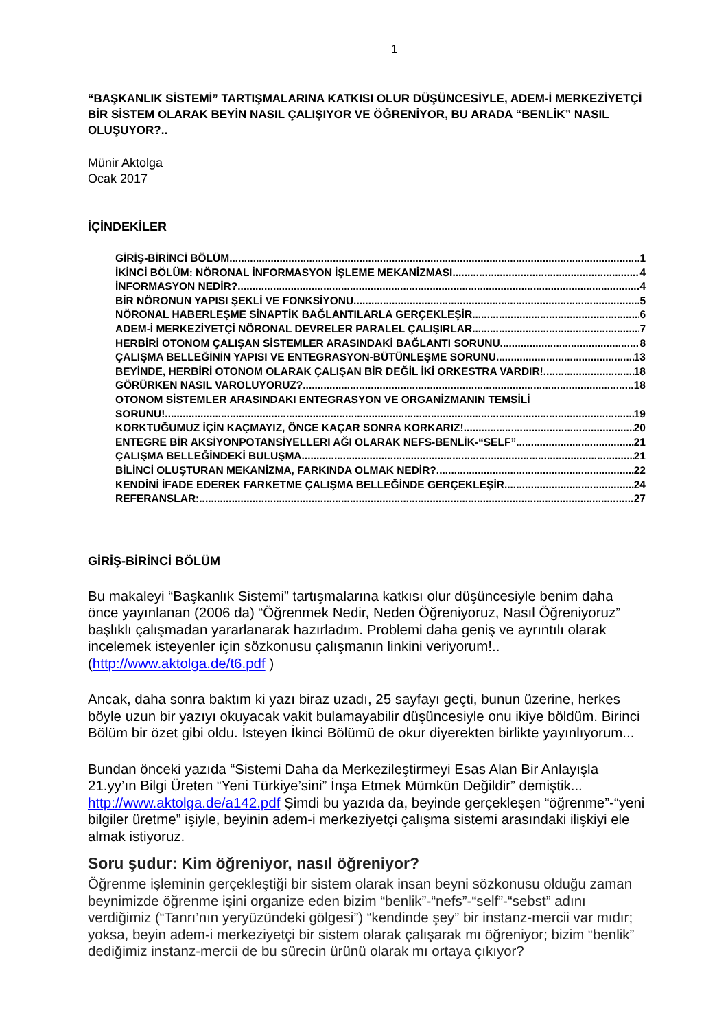1
“BAŞKANLIK SİSTEMİ” TARTIŞMALARINA KATKISI OLUR DÜŞÜNCESİYLE, ADEM-İ MERKEZİYETÇİ BİR SİSTEM OLARAK BEYİN NASIL ÇALIŞIYOR VE ÖĞRENİYOR, BU ARADA “BENLİK” NASIL OLUŞUYOR?..
Münir Aktolga
Ocak 2017
İÇİNDEKİLER
GİRİŞ-BİRİNCİ BÖLÜM 1
İKİNCİ BÖLÜM: NÖRONAL İNFORMASYON İŞLEME MEKANİZMASI... 4
İNFORMASYON NEDİR?.. 4
BİR NÖRONUN YAPISI ŞEKLİ VE FONKSİYONU 5
NÖRONAL HABERLEŞME SİNAPTİK BAĞLANTILARLA GERÇEKLEŞİR 6
ADEM-İ MERKEZİYETÇİ NÖRONAL DEVRELER PARALEL ÇALIŞIRLAR... 7
HERBİRİ OTONOM ÇALIŞAN SİSTEMLER ARASINDAKİ BAĞLANTI SORUNU... 8
ÇALIŞMA BELLEĞİNİN YAPISI VE ENTEGRASYON-BÜTÜNLEŞME SORUNU... 13
BEYİNDE, HERBİRİ OTONOM OLARAK ÇALIŞAN BİR DEĞİL İKİ ORKESTRA VARDIR!.. 18
GÖRÜRKEN NASIL VAROLUYORUZ?.. 18
OTONOM SİSTEMLER ARASINDAKI ENTEGRASYON VE ORGANİZMANIN TEMSİLİ
SORUNU!... 19
KORKTUĞUMUZ İÇİN KAÇMAYIZ, ÖNCE KAÇAR SONRA KORKARIZ!.. 20
ENTEGRE BİR AKSİYONPOTANSİYELLERI AĞI OLARAK NEFS-BENLİK-“SELF”... 21
ÇALIŞMA BELLEĞİNDEKİ BULUŞMA... 21
BİLİNCİ OLUŞTURAN MEKANİZMA, FARKINDA OLMAK NEDİR? 22
KENDİNİ İFADE EDEREK FARKETME ÇALIŞMA BELLEĞİNDE GERÇEKLEŞİR... 24
REFERANSLAR: 27
GİRİŞ-BİRİNCİ BÖLÜM
Bu makaleyi “Başkanlık Sistemi” tartışmalarına katkısı olur düşüncesiyle benim daha önce yayınlanan (2006 da) “Öğrenmek Nedir, Neden Öğreniyoruz, Nasıl Öğreniyoruz” başlıklı çalışmadan yararlanarak hazırladım. Problemi daha geniş ve ayrıntılı olarak incelemek isteyenler için sözkonusu çalışmanın linkini veriyorum!.. (http://www.aktolga.de/t6.pdf )
Ancak, daha sonra baktım ki yazı biraz uzadı, 25 sayfayı geçti, bunun üzerine, herkes böyle uzun bir yazıyı okuyacak vakit bulamayabilir düşüncesiyle onu ikiye böldüm. Birinci Bölüm bir özet gibi oldu. İsteyen İkinci Bölümü de okur diyerekten birlikte yayınlıyorum...
Bundan önceki yazıda “Sistemi Daha da Merkezileştirmeyi Esas Alan Bir Anlayışla 21.yy’ın Bilgi Üreten “Yeni Türkiye’sini” İnşa Etmek Mümkün Değildir” demiştik... http://www.aktolga.de/a142.pdf Şimdi bu yazıda da, beyinde gerçekleşen “öğrenme”-“yeni bilgiler üretme” işiyle, beyinin adem-i merkeziyetçi çalışma sistemi arasındaki ilişkiyi ele almak istiyoruz.
Soru şudur: Kim öğreniyor, nasıl öğreniyor?
Öğrenme işleminin gerçekleştiği bir sistem olarak insan beyni sözkonusu olduğu zaman beynimizde öğrenme işini organize eden bizim “benlik”-“nefs”-“self”-“sebst” adını verdiğimiz (“Tanrı’nın yeryüzündeki gölgesi”) “kendinde şey” bir instanz-mercii var mıdır; yoksa, beyin adem-i merkeziyetçi bir sistem olarak çalışarak mı öğreniyor; bizim “benlik” dediğimiz instanz-mercii de bu sürecin ürünü olarak mı ortaya çıkıyor?